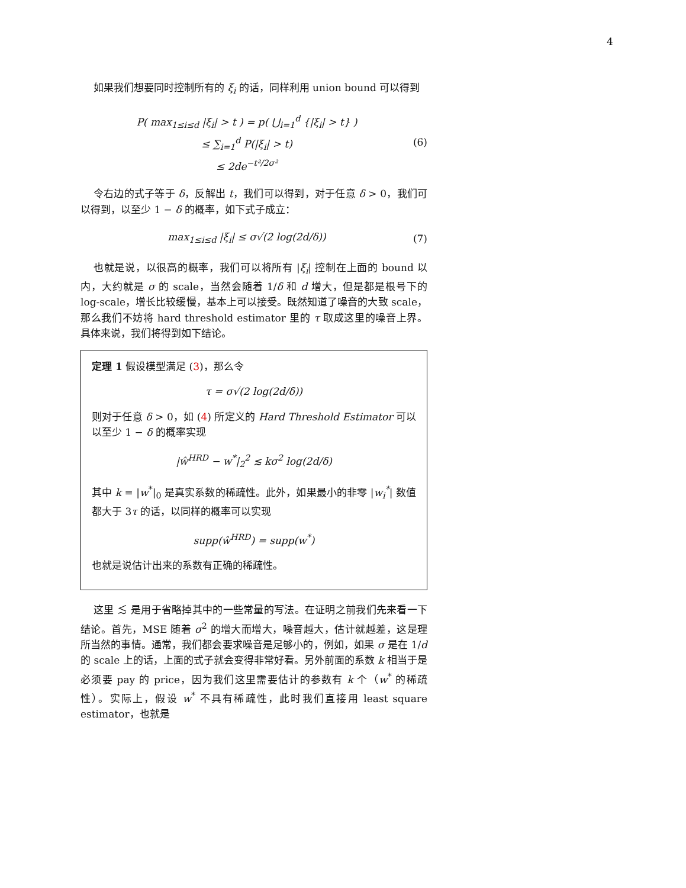4
如果我们想要同时控制所有的 ξ<sub>i</sub> 的话，同样利用 union bound 可以得到
P( max<sub>1≤i≤d</sub> |ξ<sub>i</sub>| > t ) = p( ⋃<sub>i=1</sub><sup>d</sup> {|ξ<sub>i</sub>| > t} )
≤ ∑<sub>i=1</sub><sup>d</sup> P(|ξ<sub>i</sub>| > t)
≤ 2de<sup>−t²/2σ²</sup>
(6)
令右边的式子等于 δ，反解出 t，我们可以得到，对于任意 δ > 0，我们可以得到，以至少 1 − δ 的概率，如下式子成立：
max<sub>1≤i≤d</sub> |ξ<sub>i</sub>| ≤ σ√(2 log(2d/δ))
(7)
也就是说，以很高的概率，我们可以将所有 |ξ<sub>i</sub>| 控制在上面的 bound 以内，大约就是 σ 的 scale，当然会随着 1/δ 和 d 增大，但是都是根号下的 log-scale，增长比较缓慢，基本上可以接受。既然知道了噪音的大致 scale，那么我们不妨将 hard threshold estimator 里的 τ 取成这里的噪音上界。具体来说，我们将得到如下结论。
定理 1 假设模型满足 (3)，那么令
τ = σ√(2 log(2d/δ))
则对于任意 δ > 0，如 (4) 所定义的 Hard Threshold Estimator 可以以至少 1 − δ 的概率实现
|ŵ<sup>HRD</sup> − w<sup>*</sup>|<sub>2</sub><sup>2</sup> ≲ kσ<sup>2</sup> log(2d/δ)
其中 k = |w<sup>*</sup>|<sub>0</sub> 是真实系数的稀疏性。此外，如果最小的非零 |w<sub>i</sub><sup>*</sup>| 数值都大于 3τ 的话，以同样的概率可以实现
supp(ŵ<sup>HRD</sup>) = supp(w<sup>*</sup>)
也就是说估计出来的系数有正确的稀疏性。
这里 ≲ 是用于省略掉其中的一些常量的写法。在证明之前我们先来看一下结论。首先，MSE 随着 σ<sup>2</sup> 的增大而增大，噪音越大，估计就越差，这是理所当然的事情。通常，我们都会要求噪音是足够小的，例如，如果 σ 是在 1/d 的 scale 上的话，上面的式子就会变得非常好看。另外前面的系数 k 相当于是必须要 pay 的 price，因为我们这里需要估计的参数有 k 个（w<sup>*</sup> 的稀疏性）。实际上，假设 w<sup>*</sup> 不具有稀疏性，此时我们直接用 least square estimator，也就是